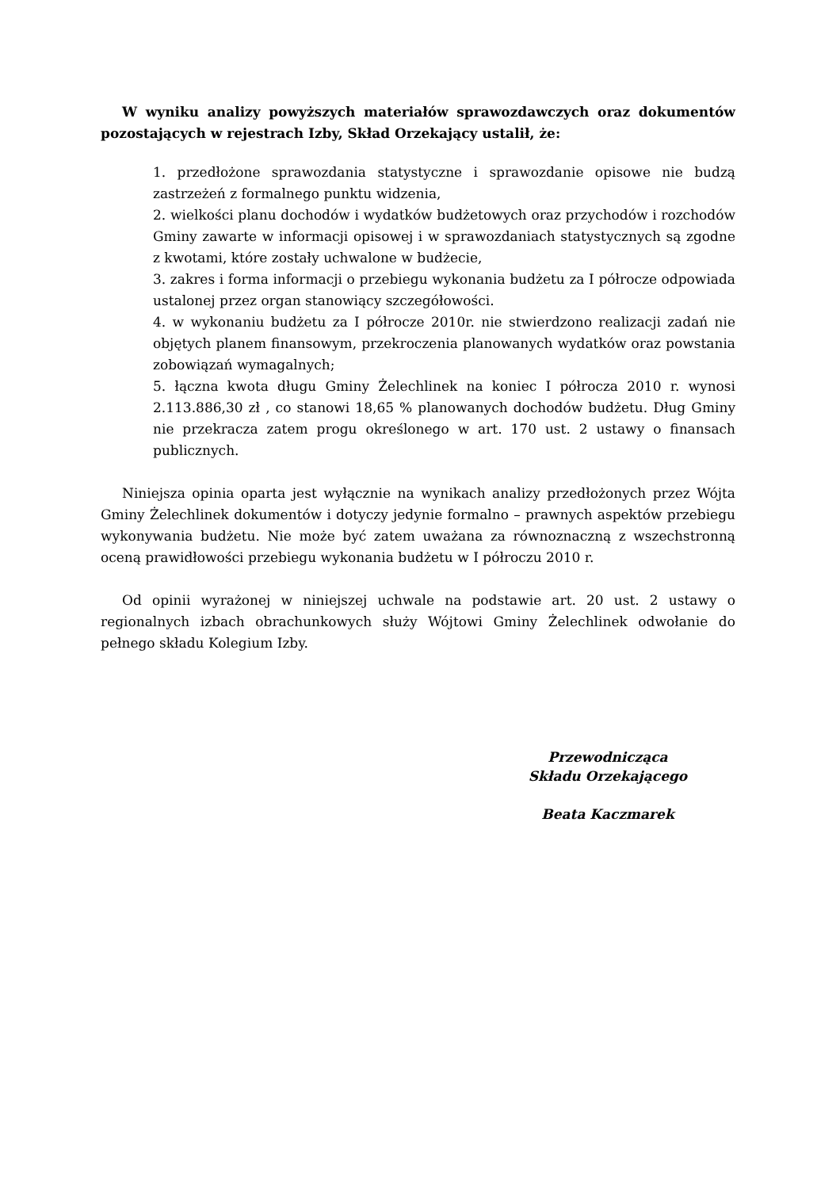W wyniku analizy powyższych materiałów sprawozdawczych oraz dokumentów pozostających w rejestrach Izby, Skład Orzekający ustalił, że:
1. przedłożone sprawozdania statystyczne i sprawozdanie opisowe nie budzą zastrzeżeń z formalnego punktu widzenia,
2. wielkości planu dochodów i wydatków budżetowych oraz przychodów i rozchodów Gminy zawarte w informacji opisowej i w sprawozdaniach statystycznych są zgodne z kwotami, które zostały uchwalone w budżecie,
3. zakres i forma informacji o przebiegu wykonania budżetu za I półrocze odpowiada ustalonej przez organ stanowiący szczegółowości.
4. w wykonaniu budżetu za I półrocze 2010r. nie stwierdzono realizacji zadań nie objętych planem finansowym, przekroczenia planowanych wydatków oraz powstania zobowiązań wymagalnych;
5. łączna kwota długu Gminy Żelechlinek na koniec I półrocza 2010 r. wynosi 2.113.886,30 zł , co stanowi 18,65 % planowanych dochodów budżetu. Dług Gminy nie przekracza zatem progu określonego w art. 170 ust. 2 ustawy o finansach publicznych.
Niniejsza opinia oparta jest wyłącznie na wynikach analizy przedłożonych przez Wójta Gminy Żelechlinek dokumentów i dotyczy jedynie formalno – prawnych aspektów przebiegu wykonywania budżetu. Nie może być zatem uważana za równoznaczną z wszechstronną oceną prawidłowości przebiegu wykonania budżetu w I półroczu 2010 r.
Od opinii wyrażonej w niniejszej uchwale na podstawie art. 20 ust. 2 ustawy o regionalnych izbach obrachunkowych służy Wójtowi Gminy Żelechlinek odwołanie do pełnego składu Kolegium Izby.
Przewodnicząca
Składu Orzekającego
Beata Kaczmarek